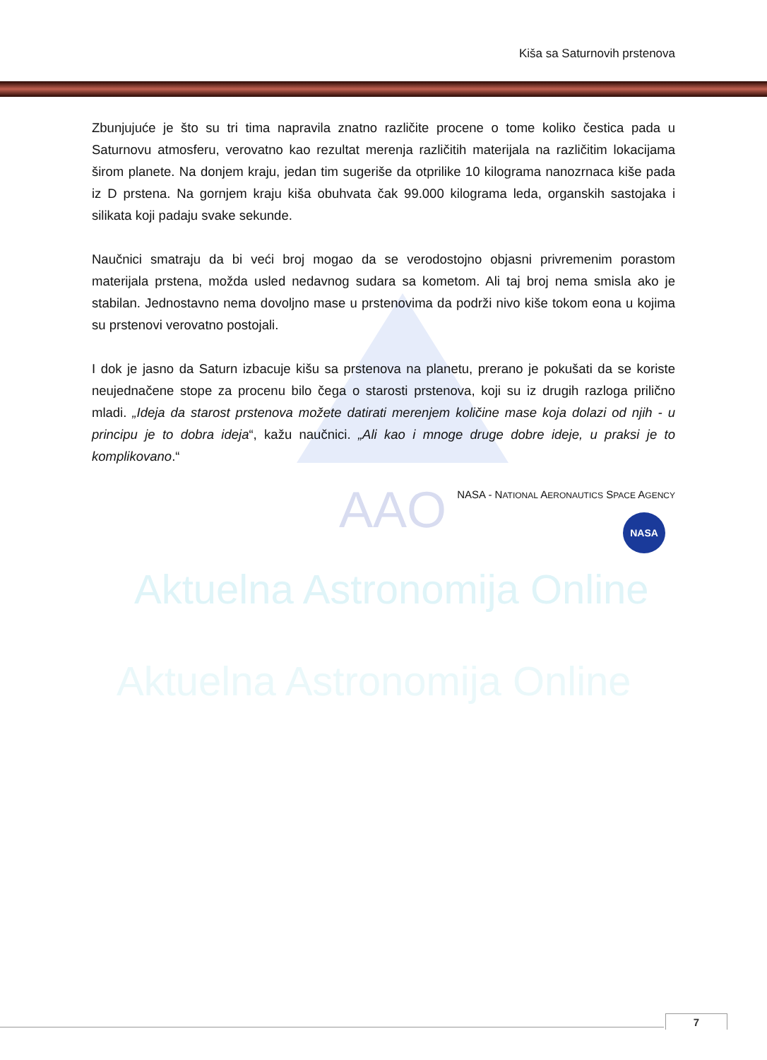AAO
Aktuelna Astronomija Online
Aktuelna Astronomija Online
Kiša sa Saturnovih prstenova
Zbunjujuće je što su tri tima napravila znatno različite procene o tome koliko čestica pada u Saturnovu atmosferu, verovatno kao rezultat merenja različitih materijala na različitim lokacijama širom planete. Na donjem kraju, jedan tim sugeriše da otprilike 10 kilograma nanozrnaca kiše pada iz D prstena. Na gornjem kraju kiša obuhvata čak 99.000 kilograma leda, organskih sastojaka i silikata koji padaju svake sekunde.
Naučnici smatraju da bi veći broj mogao da se verodostojno objasni privremenim porastom materijala prstena, možda usled nedavnog sudara sa kometom. Ali taj broj nema smisla ako je stabilan. Jednostavno nema dovoljno mase u prstenovima da podrži nivo kiše tokom eona u kojima su prstenovi verovatno postojali.
I dok je jasno da Saturn izbacuje kišu sa prstenova na planetu, prerano je pokušati da se koriste neujednačene stope za procenu bilo čega o starosti prstenova, koji su iz drugih razloga prilično mladi. „Ideja da starost prstenova možete datirati merenjem količine mase koja dolazi od njih - u principu je to dobra ideja“, kažu naučnici. „Ali kao i mnoge druge dobre ideje, u praksi je to komplikovano.“
NASA - NATIONAL AERONAUTICS SPACE AGENCY
NASA
7